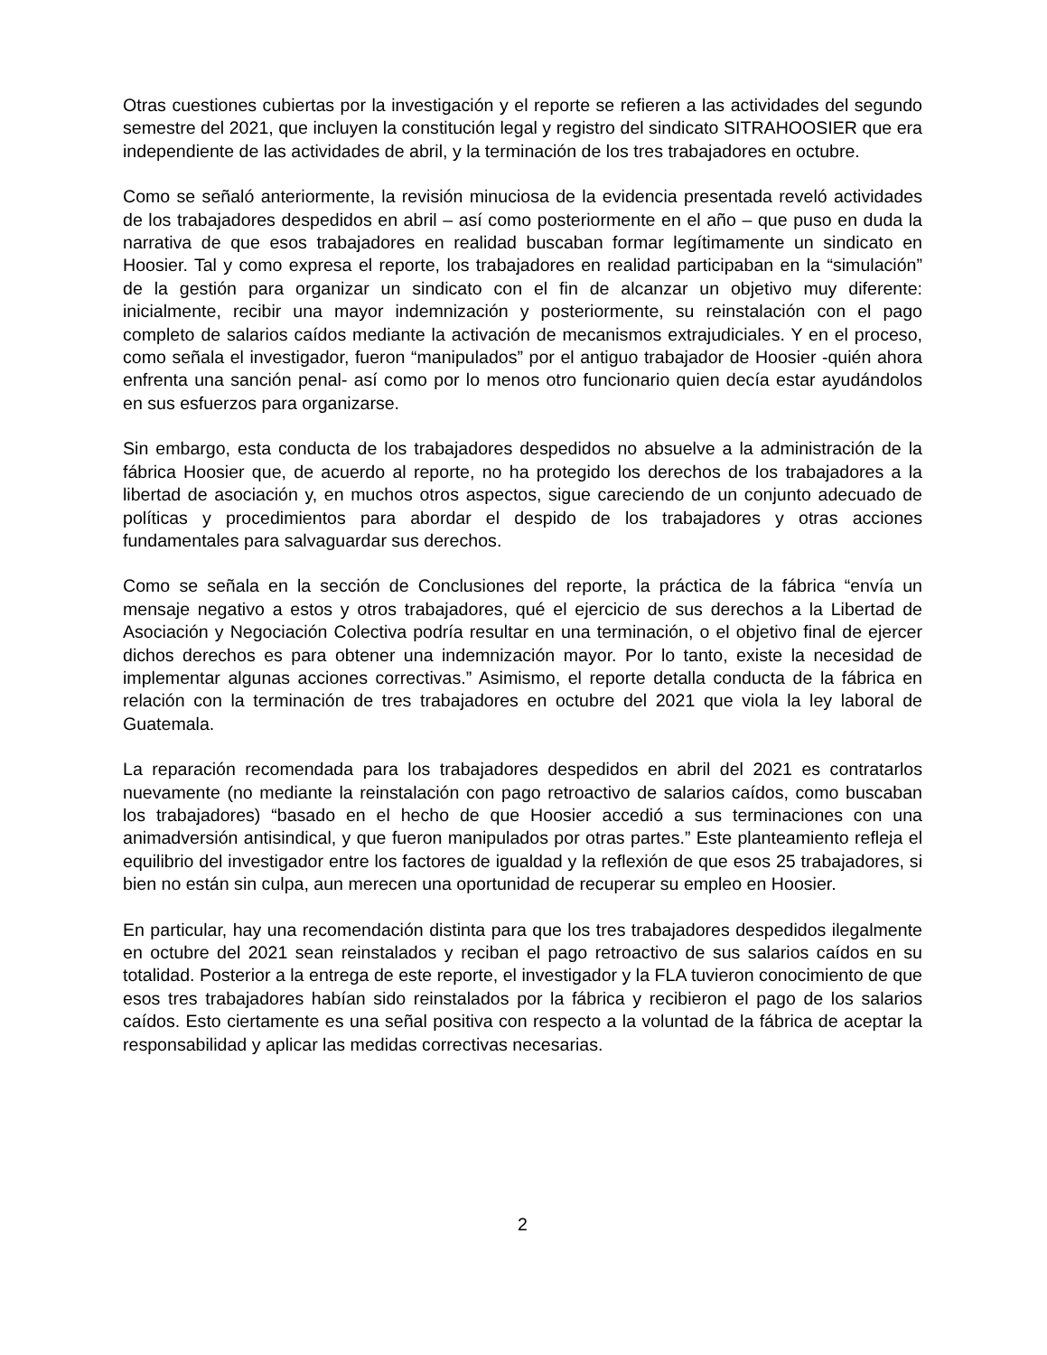Otras cuestiones cubiertas por la investigación y el reporte se refieren a las actividades del segundo semestre del 2021, que incluyen la constitución legal y registro del sindicato SITRAHOOSIER que era independiente de las actividades de abril, y la terminación de los tres trabajadores en octubre.
Como se señaló anteriormente, la revisión minuciosa de la evidencia presentada reveló actividades de los trabajadores despedidos en abril – así como posteriormente en el año – que puso en duda la narrativa de que esos trabajadores en realidad buscaban formar legítimamente un sindicato en Hoosier. Tal y como expresa el reporte, los trabajadores en realidad participaban en la “simulación” de la gestión para organizar un sindicato con el fin de alcanzar un objetivo muy diferente: inicialmente, recibir una mayor indemnización y posteriormente, su reinstalación con el pago completo de salarios caídos mediante la activación de mecanismos extrajudiciales. Y en el proceso, como señala el investigador, fueron “manipulados” por el antiguo trabajador de Hoosier -quién ahora enfrenta una sanción penal- así como por lo menos otro funcionario quien decía estar ayudándolos en sus esfuerzos para organizarse.
Sin embargo, esta conducta de los trabajadores despedidos no absuelve a la administración de la fábrica Hoosier que, de acuerdo al reporte, no ha protegido los derechos de los trabajadores a la libertad de asociación y, en muchos otros aspectos, sigue careciendo de un conjunto adecuado de políticas y procedimientos para abordar el despido de los trabajadores y otras acciones fundamentales para salvaguardar sus derechos.
Como se señala en la sección de Conclusiones del reporte, la práctica de la fábrica “envía un mensaje negativo a estos y otros trabajadores, qué el ejercicio de sus derechos a la Libertad de Asociación y Negociación Colectiva podría resultar en una terminación, o el objetivo final de ejercer dichos derechos es para obtener una indemnización mayor. Por lo tanto, existe la necesidad de implementar algunas acciones correctivas.” Asimismo, el reporte detalla conducta de la fábrica en relación con la terminación de tres trabajadores en octubre del 2021 que viola la ley laboral de Guatemala.
La reparación recomendada para los trabajadores despedidos en abril del 2021 es contratarlos nuevamente (no mediante la reinstalación con pago retroactivo de salarios caídos, como buscaban los trabajadores) “basado en el hecho de que Hoosier accedió a sus terminaciones con una animadversión antisindical, y que fueron manipulados por otras partes.” Este planteamiento refleja el equilibrio del investigador entre los factores de igualdad y la reflexión de que esos 25 trabajadores, si bien no están sin culpa, aun merecen una oportunidad de recuperar su empleo en Hoosier.
En particular, hay una recomendación distinta para que los tres trabajadores despedidos ilegalmente en octubre del 2021 sean reinstalados y reciban el pago retroactivo de sus salarios caídos en su totalidad. Posterior a la entrega de este reporte, el investigador y la FLA tuvieron conocimiento de que esos tres trabajadores habían sido reinstalados por la fábrica y recibieron el pago de los salarios caídos. Esto ciertamente es una señal positiva con respecto a la voluntad de la fábrica de aceptar la responsabilidad y aplicar las medidas correctivas necesarias.
2